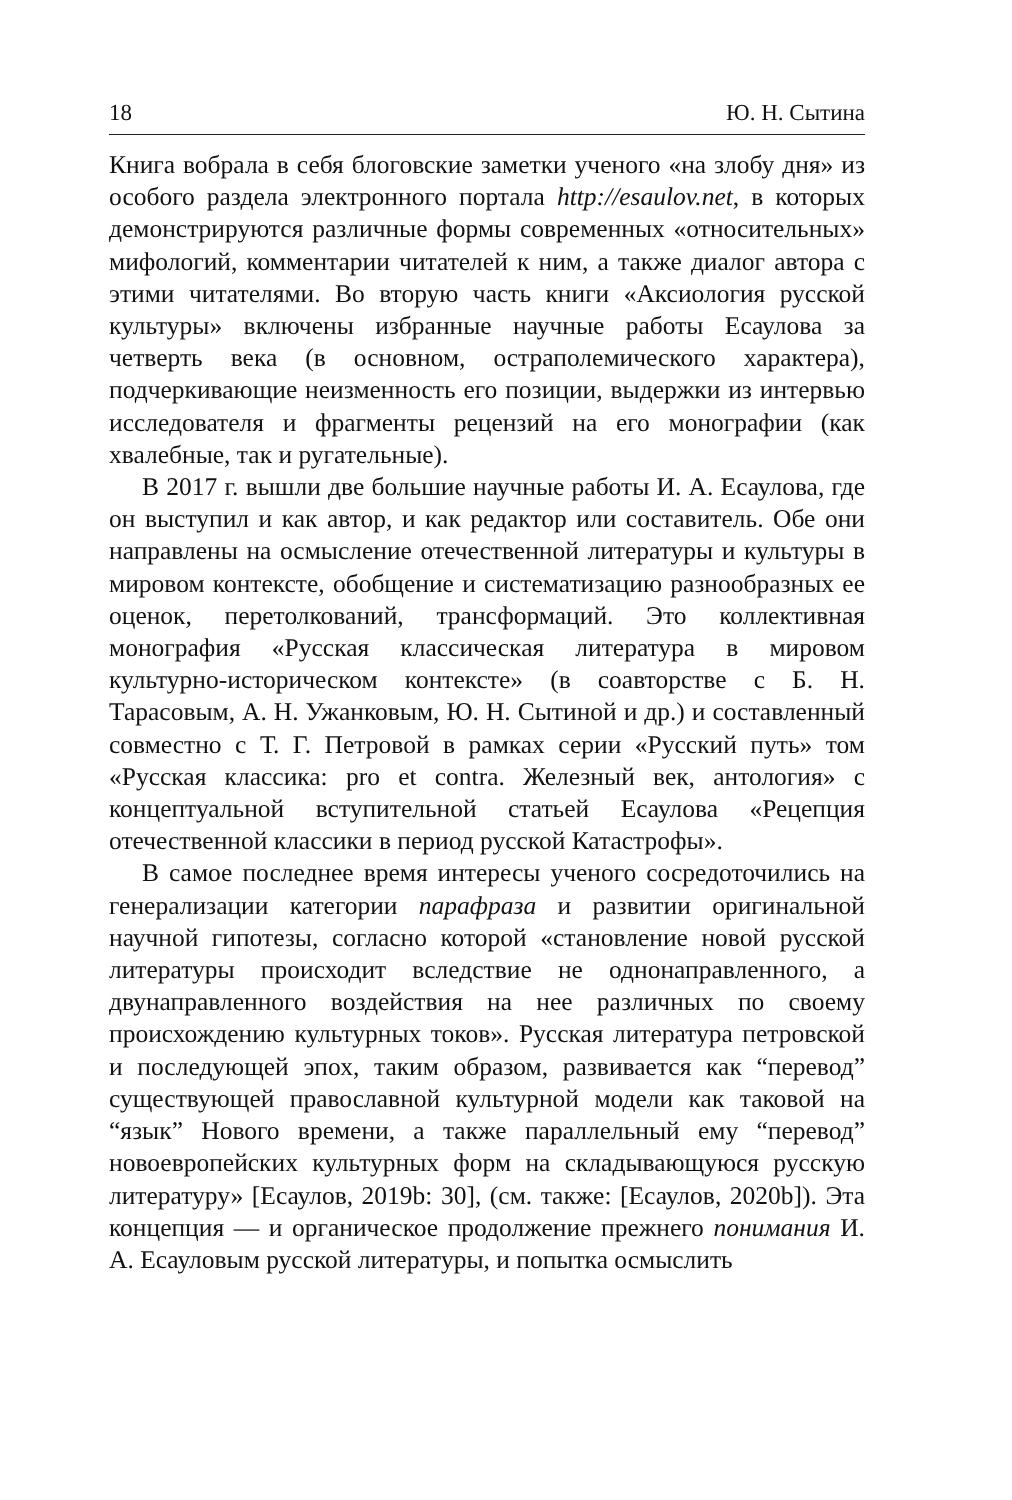18 Ю. Н. Сытина
Книга вобрала в себя блоговские заметки ученого «на злобу дня» из особого раздела электронного портала http://esaulov.net, в которых демонстрируются различные формы современных «относительных» мифологий, комментарии читателей к ним, а также диалог автора с этими читателями. Во вторую часть книги «Аксиология русской культуры» включены избранные научные работы Есаулова за четверть века (в основном, остраполемического характера), подчеркивающие неизменность его позиции, выдержки из интервью исследователя и фрагменты рецензий на его монографии (как хвалебные, так и ругательные).
В 2017 г. вышли две большие научные работы И. А. Есаулова, где он выступил и как автор, и как редактор или составитель. Обе они направлены на осмысление отечественной литературы и культуры в мировом контексте, обобщение и систематизацию разнообразных ее оценок, перетолкований, трансформаций. Это коллективная монография «Русская классическая литература в мировом культурно-историческом контексте» (в соавторстве с Б. Н. Тарасовым, А. Н. Ужанковым, Ю. Н. Сытиной и др.) и составленный совместно с Т. Г. Петровой в рамках серии «Русский путь» том «Русская классика: pro et contra. Железный век, антология» с концептуальной вступительной статьей Есаулова «Рецепция отечественной классики в период русской Катастрофы».
В самое последнее время интересы ученого сосредоточились на генерализации категории парафраза и развитии оригинальной научной гипотезы, согласно которой «становление новой русской литературы происходит вследствие не однонаправленного, а двунаправленного воздействия на нее различных по своему происхождению культурных токов». Русская литература петровской и последующей эпох, таким образом, развивается как “перевод” существующей православной культурной модели как таковой на “язык” Нового времени, а также параллельный ему “перевод” новоевропейских культурных форм на складывающуюся русскую литературу» [Есаулов, 2019b: 30], (см. также: [Есаулов, 2020b]). Эта концепция — и органическое продолжение прежнего понимания И. А. Есауловым русской литературы, и попытка осмыслить